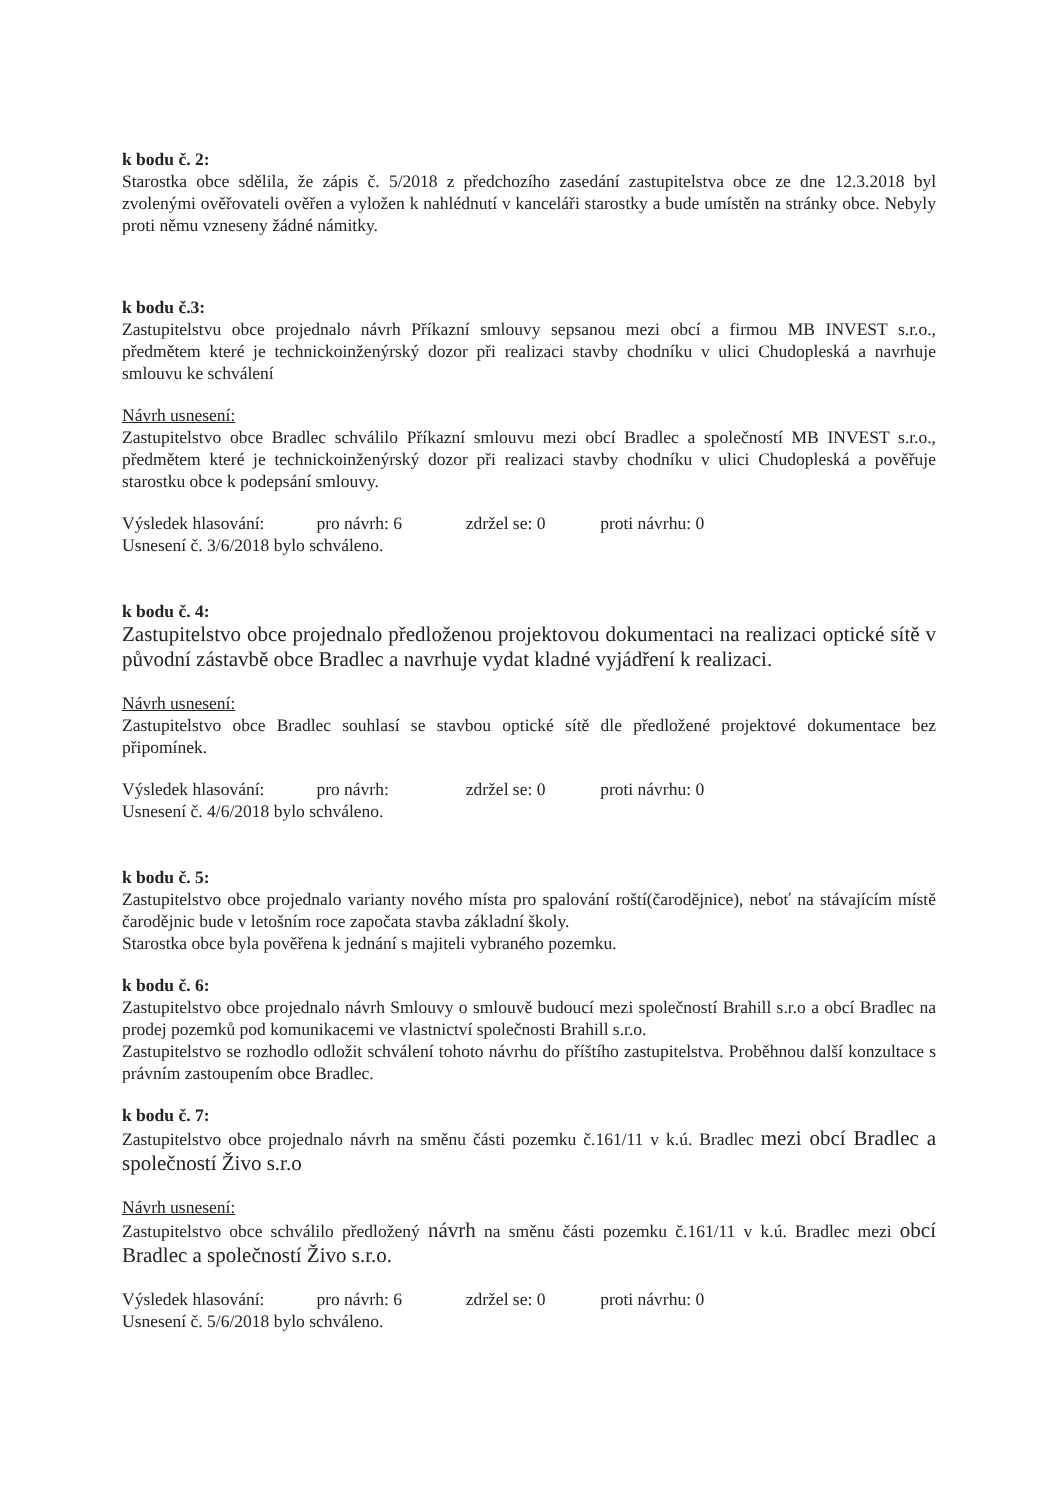k bodu č. 2:
Starostka obce sdělila, že zápis č. 5/2018 z předchozího zasedání zastupitelstva obce ze dne 12.3.2018 byl zvolenými ověřovateli ověřen a vyložen k nahlédnutí v kanceláři starostky a bude umístěn na stránky obce. Nebyly proti němu vzneseny žádné námitky.
k bodu č.3:
Zastupitelstvu obce projednalo návrh Příkazní smlouvy sepsanou mezi obcí a firmou MB INVEST s.r.o., předmětem které je technickoinženýrský dozor při realizaci stavby chodníku v ulici Chudopleská a navrhuje smlouvu ke schválení
Návrh usnesení:
Zastupitelstvo obce Bradlec schválilo Příkazní smlouvu mezi obcí Bradlec a společností MB INVEST s.r.o., předmětem které je technickoinženýrský dozor při realizaci stavby chodníku v ulici Chudopleská a pověřuje starostku obce k podepsání smlouvy.
Výsledek hlasování: pro návrh: 6 zdržel se: 0 proti návrhu: 0
Usnesení č. 3/6/2018 bylo schváleno.
k bodu č. 4:
Zastupitelstvo obce projednalo předloženou projektovou dokumentaci na realizaci optické sítě v původní zástavbě obce Bradlec a navrhuje vydat kladné vyjádření k realizaci.
Návrh usnesení:
Zastupitelstvo obce Bradlec souhlasí se stavbou optické sítě dle předložené projektové dokumentace bez připomínek.
Výsledek hlasování: pro návrh: zdržel se: 0 proti návrhu: 0
Usnesení č. 4/6/2018 bylo schváleno.
k bodu č. 5:
Zastupitelstvo obce projednalo varianty nového místa pro spalování roští(čarodějnice), neboť na stávajícím místě čarodějnic bude v letošním roce započata stavba základní školy.
Starostka obce byla pověřena k jednání s majiteli vybraného pozemku.
k bodu č. 6:
Zastupitelstvo obce projednalo návrh Smlouvy o smlouvě budoucí mezi společností Brahill s.r.o a obcí Bradlec na prodej pozemků pod komunikacemi ve vlastnictví společnosti Brahill s.r.o.
Zastupitelstvo se rozhodlo odložit schválení tohoto návrhu do příštího zastupitelstva. Proběhnou další konzultace s právním zastoupením obce Bradlec.
k bodu č. 7:
Zastupitelstvo obce projednalo návrh na směnu části pozemku č.161/11 v k.ú. Bradlec mezi obcí Bradlec a společností Živo s.r.o
Návrh usnesení:
Zastupitelstvo obce schválilo předložený návrh na směnu části pozemku č.161/11 v k.ú. Bradlec mezi obcí Bradlec a společností Živo s.r.o.
Výsledek hlasování: pro návrh: 6 zdržel se: 0 proti návrhu: 0
Usnesení č. 5/6/2018 bylo schváleno.